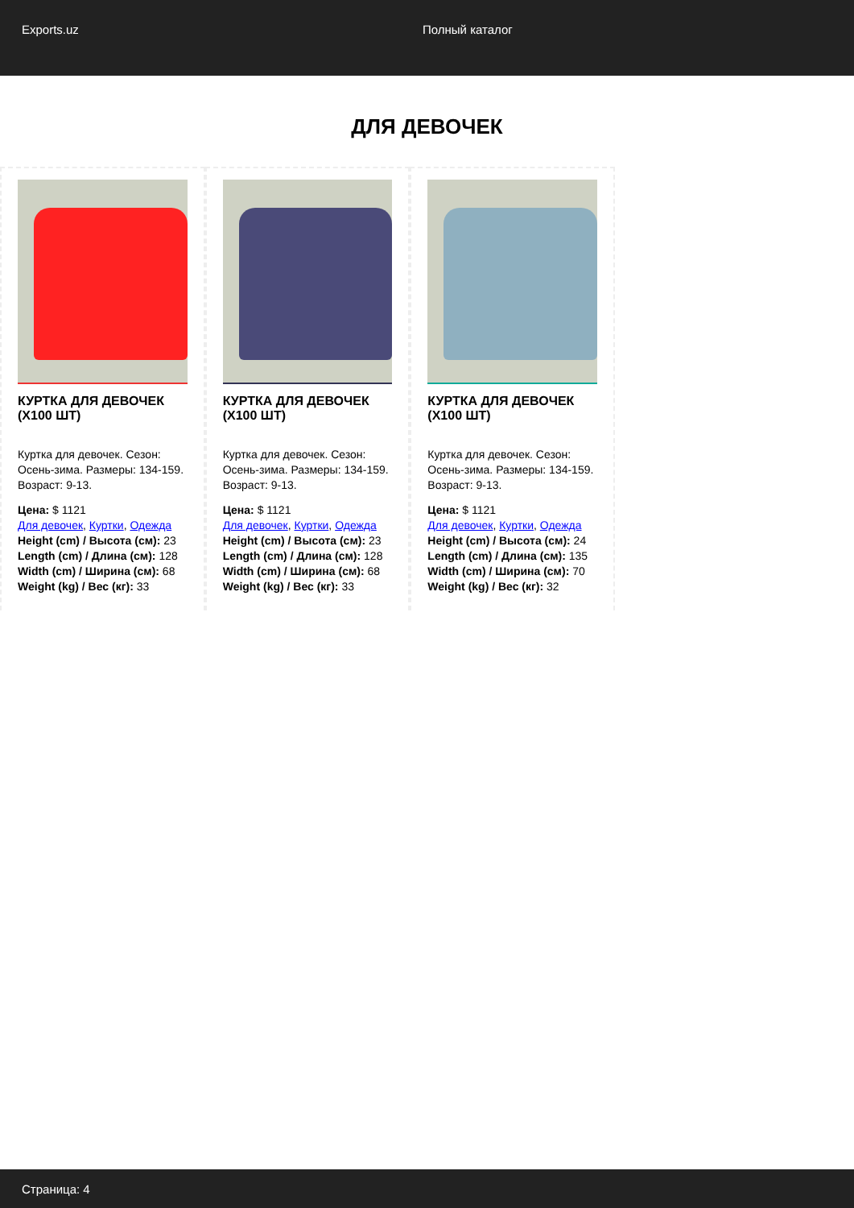Exports.uz Полный каталог
ДЛЯ ДЕВОЧЕК
КУРТКА ДЛЯ ДЕВОЧЕК (X100 ШТ)
Куртка для девочек. Сезон: Осень-зима. Размеры: 134-159. Возраст: 9-13.
Цена: $ 1121
Для девочек, Куртки, Одежда
Height (cm) / Высота (см): 23
Length (cm) / Длина (см): 128
Width (cm) / Ширина (см): 68
Weight (kg) / Вес (кг): 33
КУРТКА ДЛЯ ДЕВОЧЕК (X100 ШТ)
Куртка для девочек. Сезон: Осень-зима. Размеры: 134-159. Возраст: 9-13.
Цена: $ 1121
Для девочек, Куртки, Одежда
Height (cm) / Высота (см): 23
Length (cm) / Длина (см): 128
Width (cm) / Ширина (см): 68
Weight (kg) / Вес (кг): 33
КУРТКА ДЛЯ ДЕВОЧЕК (X100 ШТ)
Куртка для девочек. Сезон: Осень-зима. Размеры: 134-159. Возраст: 9-13.
Цена: $ 1121
Для девочек, Куртки, Одежда
Height (cm) / Высота (см): 24
Length (cm) / Длина (см): 135
Width (cm) / Ширина (см): 70
Weight (kg) / Вес (кг): 32
Страница: 4